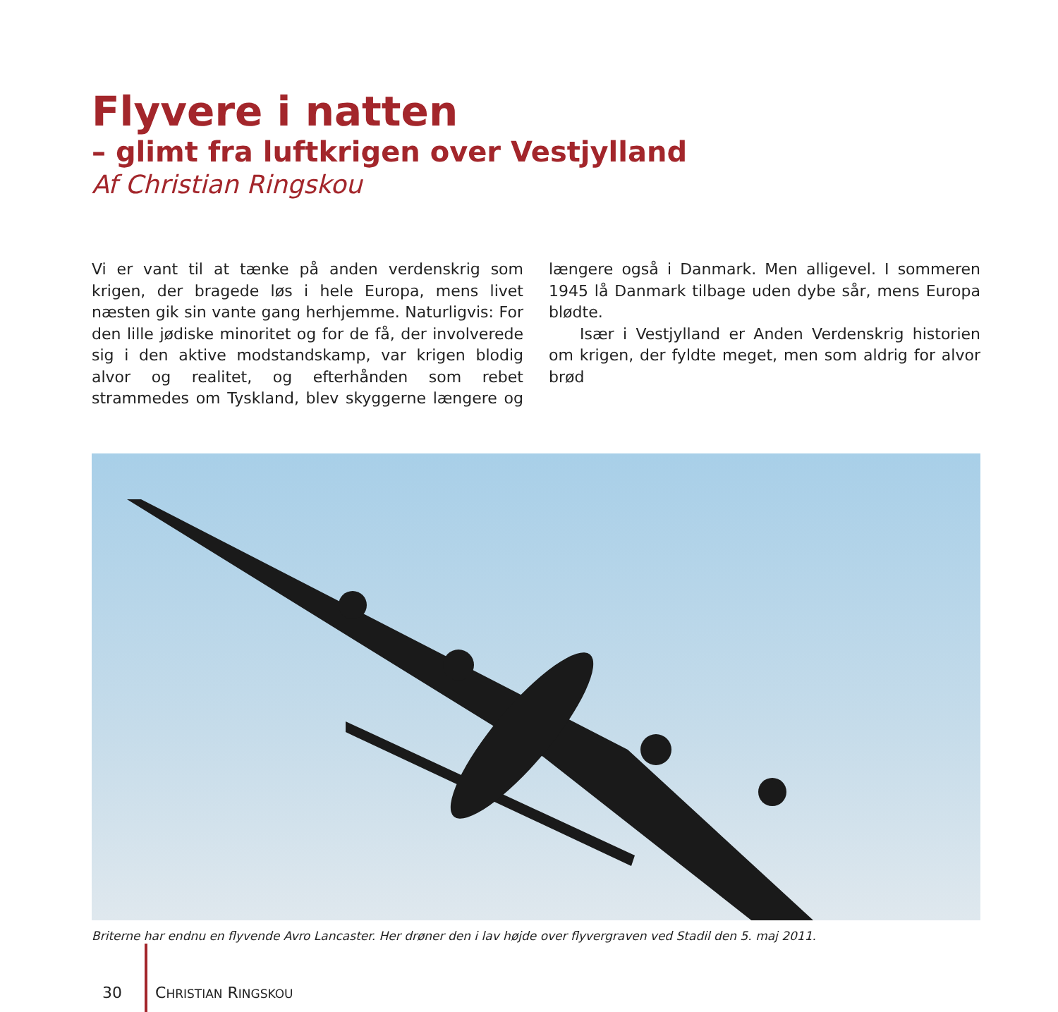Flyvere i natten
– glimt fra luftkrigen over Vestjylland
Af Christian Ringskou
Vi er vant til at tænke på anden verdenskrig som krigen, der bragede løs i hele Europa, mens livet næsten gik sin vante gang herhjemme. Naturligvis: For den lille jødiske minoritet og for de få, der involverede sig i den aktive modstandskamp, var krigen blodig alvor og realitet, og efterhånden som rebet strammedes om Tyskland, blev skyggerne længere og længere også i Danmark. Men alligevel. I sommeren 1945 lå Danmark tilbage uden dybe sår, mens Europa blødte.
Især i Vestjylland er Anden Verdenskrig historien om krigen, der fyldte meget, men som aldrig for alvor brød
Briterne har endnu en flyvende Avro Lancaster. Her drøner den i lav højde over flyvergraven ved Stadil den 5. maj 2011.
30 CHRISTIAN RINGSKOU